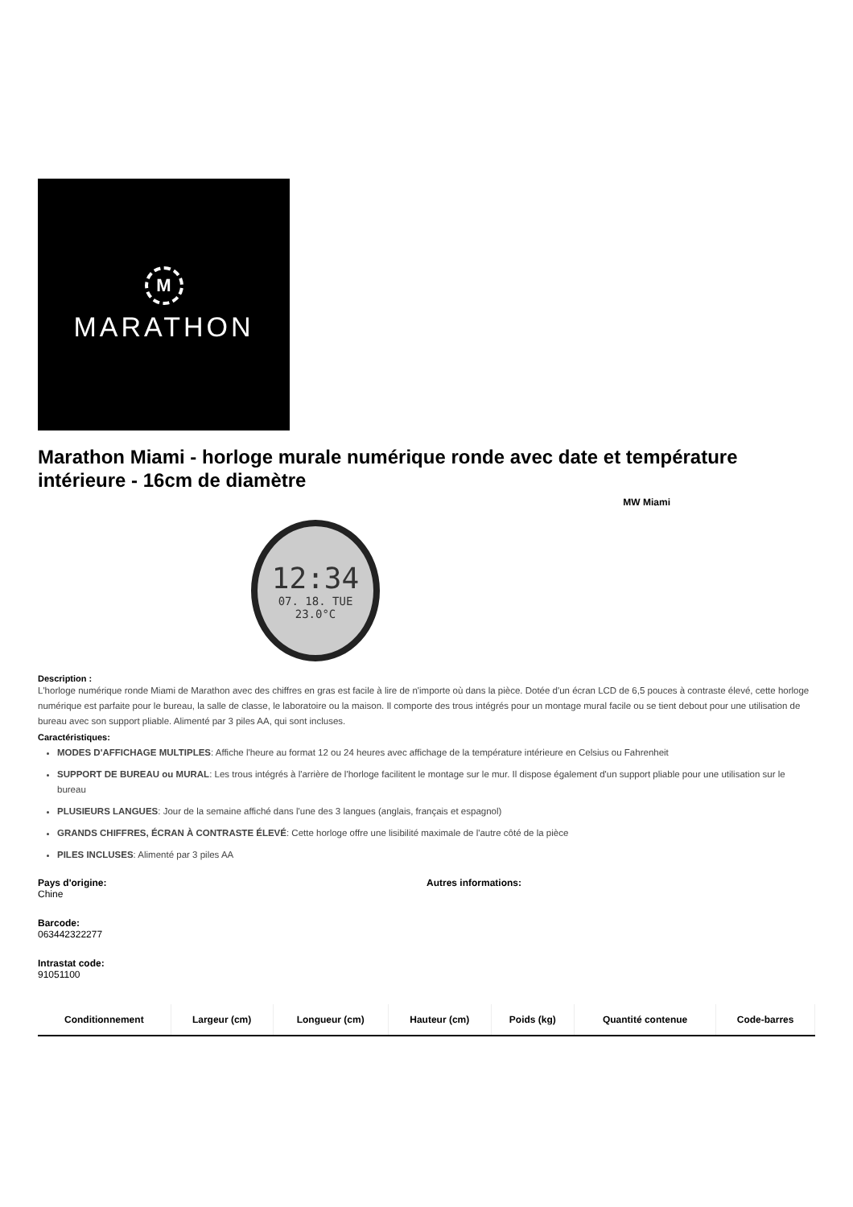M
MARATHON
Marathon Miami - horloge murale numérique ronde avec date et température intérieure - 16cm de diamètre
MW Miami
12:34
07. 18. TUE
23.0°C
Description :
L'horloge numérique ronde Miami de Marathon avec des chiffres en gras est facile à lire de n'importe où dans la pièce. Dotée d'un écran LCD de 6,5 pouces à contraste élevé, cette horloge numérique est parfaite pour le bureau, la salle de classe, le laboratoire ou la maison. Il comporte des trous intégrés pour un montage mural facile ou se tient debout pour une utilisation de bureau avec son support pliable. Alimenté par 3 piles AA, qui sont incluses.
Caractéristiques:
MODES D'AFFICHAGE MULTIPLES: Affiche l'heure au format 12 ou 24 heures avec affichage de la température intérieure en Celsius ou Fahrenheit
SUPPORT DE BUREAU ou MURAL: Les trous intégrés à l'arrière de l'horloge facilitent le montage sur le mur. Il dispose également d'un support pliable pour une utilisation sur le bureau
PLUSIEURS LANGUES: Jour de la semaine affiché dans l'une des 3 langues (anglais, français et espagnol)
GRANDS CHIFFRES, ÉCRAN À CONTRASTE ÉLEVÉ: Cette horloge offre une lisibilité maximale de l'autre côté de la pièce
PILES INCLUSES: Alimenté par 3 piles AA
Pays d'origine:
Chine
Barcode:
063442322277
Intrastat code:
91051100
Autres informations:
| Conditionnement | Largeur (cm) | Longueur (cm) | Hauteur (cm) | Poids (kg) | Quantité contenue | Code-barres |
| --- | --- | --- | --- | --- | --- | --- |